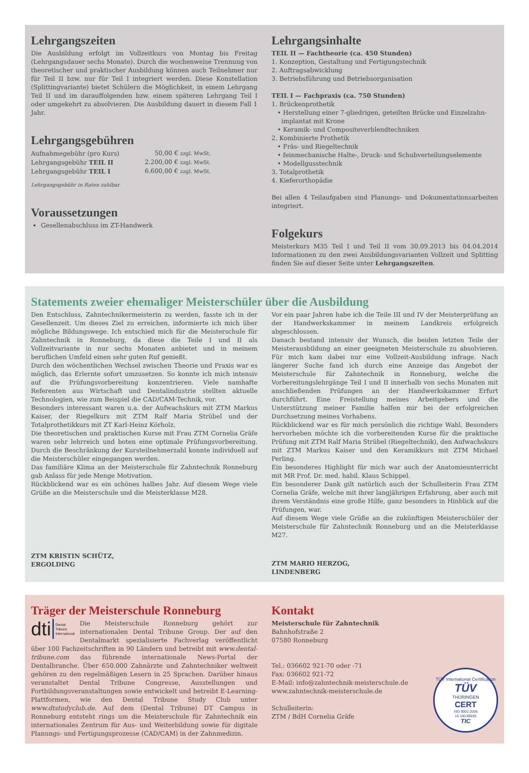Lehrgangszeiten
Die Ausbildung erfolgt im Vollzeitkurs von Montag bis Freitag (Lehrgangsdauer sechs Monate). Durch die wochenweise Trennung von theoretischer und praktischer Ausbildung können auch Teilnehmer nur für Teil II bzw. nur für Teil I integriert werden. Diese Konstellation (Splittingvariante) bietet Schülern die Möglichkeit, in einem Lehrgang Teil II und im darauffolgenden bzw. einem späteren Lehrgang Teil I oder umgekehrt zu absolvieren. Die Ausbildung dauert in diesem Fall 1 Jahr.
Lehrgangsgebühren
| Aufnahmegebühr (pro Kurs) | 50,00 € zzgl. MwSt. |
| Lehrgangsgebühr TEIL II | 2.200,00 € zzgl. MwSt. |
| Lehrgangsgebühr TEIL I | 6.600,00 € zzgl. MwSt. |
Lehrgangsgebühr in Raten zahlbar
Voraussetzungen
Gesellenabschluss im ZT-Handwerk
Lehrgangsinhalte
TEIL II — Fachtheorie (ca. 450 Stunden)
1. Konzeption, Gestaltung und Fertigungstechnik
2. Auftragsabwicklung
3. Betriebsführung und Betriebsorganisation
TEIL I — Fachpraxis (ca. 750 Stunden)
1. Brückenprothetik
• Herstellung einer 7-gliedrigen, geteilten Brücke und Einzelzahn-
implantat mit Krone
• Keramik- und Compositeverblendtechniken
2. Kombinierte Prothetik
• Fräs- und Riegeltechnik
• feinmechanische Halte-, Druck- und Schubverteilungselemente
• Modellgusstechnik
3. Totalprothetik
4. Kieferorthopädie
Bei allen 4 Teilaufgaben sind Planungs- und Dokumentationsarbeiten integriert.
Folgekurs
Meisterkurs M35 Teil I und Teil II vom 30.09.2013 bis 04.04.2014 Informationen zu den zwei Ausbildungsvarianten Vollzeit und Splitting finden Sie auf dieser Seite unter Lehrgangszeiten.
Statements zweier ehemaliger Meisterschüler über die Ausbildung
Den Entschluss, Zahntechnikermeisterin zu werden, fasste ich in der Gesellenzeit. Um dieses Ziel zu erreichen, informierte ich mich über mögliche Bildungswege. Ich entschied mich für die Meisterschule für Zahntechnik in Ronneburg, da diese die Teile I und II als Vollzeitvariante in nur sechs Monaten anbietet und in meinem beruflichen Umfeld einen sehr guten Ruf genießt.
Durch den wöchentlichen Wechsel zwischen Theorie und Praxis war es möglich, das Erlernte sofort umzusetzen. So konnte ich mich intensiv auf die Prüfungsvorbereitung konzentrieren. Viele namhafte Referenten aus Wirtschaft und Dentalindustrie stellten aktuelle Technologien, wie zum Beispiel die CAD/CAM-Technik, vor.
Besonders interessant waren u.a. der Aufwachskurs mit ZTM Markus Kaiser, der Riegelkurs mit ZTM Ralf Maria Strübel und der Totalprothetikkurs mit ZT Karl-Heinz Körholz.
Die theoretischen und praktischen Kurse mit Frau ZTM Cornelia Gräfe waren sehr lehrreich und boten eine optimale Prüfungsvorbereitung. Durch die Beschränkung der Kursteilnehmerzahl konnte individuell auf die Meisterschüler eingegangen werden.
Das familiäre Klima an der Meisterschule für Zahntechnik Ronneburg gab Anlass für jede Menge Motivation.
Rückblickend war es ein schönes halbes Jahr. Auf diesem Wege viele Grüße an die Meisterschule und die Meisterklasse M28.
ZTM KRISTIN SCHÜTZ,
ERGOLDING
Vor ein paar Jahren habe ich die Teile III und IV der Meisterprüfung an der Handwerkskammer in meinem Landkreis erfolgreich abgeschlossen.
Danach bestand intensiv der Wunsch, die beiden letzten Teile der Meisterausbildung an einer geeigneten Meisterschule zu absolvieren. Für mich kam dabei nur eine Vollzeit-Ausbildung infrage. Nach längerer Suche fand ich durch eine Anzeige das Angebot der Meisterschule für Zahntechnik in Ronneburg, welche die Vorbereitungslehrgänge Teil I und II innerhalb von sechs Monaten mit anschließenden Prüfungen an der Handwerkskammer Erfurt durchführt. Eine Freistellung meines Arbeitgebers und die Unterstützung meiner Familie halfen mir bei der erfolgreichen Durchsetzung meines Vorhabens.
Rückblickend war es für mich persönlich die richtige Wahl. Besonders hervorheben möchte ich die vorbereitenden Kurse für die praktische Prüfung mit ZTM Ralf Maria Strübel (Riegeltechnik), den Aufwachskurs mit ZTM Markus Kaiser und den Keramikkurs mit ZTM Michael Perling.
Ein besonderes Highlight für mich war auch der Anatomieunterricht mit MR Prof. Dr. med. habil. Klaus Schippel.
Ein besonderer Dank gilt natürlich auch der Schulleiterin Frau ZTM Cornelia Gräfe, welche mit ihrer langjährigen Erfahrung, aber auch mit ihrem Verständnis eine große Hilfe, ganz besonders in Hinblick auf die Prüfungen, war.
Auf diesem Wege viele Grüße an die zukünftigen Meisterschüler der Meisterschule für Zahntechnik Ronneburg und an die Meisterklasse M27.
ZTM MARIO HERZOG,
LINDENBERG
Träger der Meisterschule Ronneburg
dti Dental
Tribune
International
Die Meisterschule Ronneburg gehört zur internationalen Dental Tribune Group. Der auf den Dentalmarkt spezialisierte Fachverlag veröffentlicht über 100 Fachzeitschriften in 90 Ländern und betreibt mit www.dental-tribune.com das führende internationale News-Portal der Dentalbranche. Über 650.000 Zahnärzte und Zahntechniker weltweit gehören zu den regelmäßigen Lesern in 25 Sprachen. Darüber hinaus veranstaltet Dental Tribune Congresse, Ausstellungen und Fortbildungsveranstaltungen sowie entwickelt und betreibt E-Learning-Plattformen, wie den Dental Tribune Study Club unter www.dtstudyclub.de. Auf dem (Dental Tribune) DT Campus in Ronneburg entsteht rings um die Meisterschule für Zahntechnik ein internationales Zentrum für Aus- und Weiterbildung sowie für digitale Planungs- und Fertigungsprozesse (CAD/CAM) in der Zahnmedizin.
Kontakt
Meisterschule für Zahntechnik
Bahnhofstraße 2
07580 Ronneburg
Tel.: 036602 921-70 oder -71
Fax: 036602 921-72
E-Mail: info@zahntechnik-meisterschule.de
www.zahntechnik-meisterschule.de
Schulleiterin:
ZTM / BdH Cornelia Gräfe
TÜV International Certification
TÜV
THÜRINGEN
CERT
ISO 9001:2008
15 100 85635
TIC